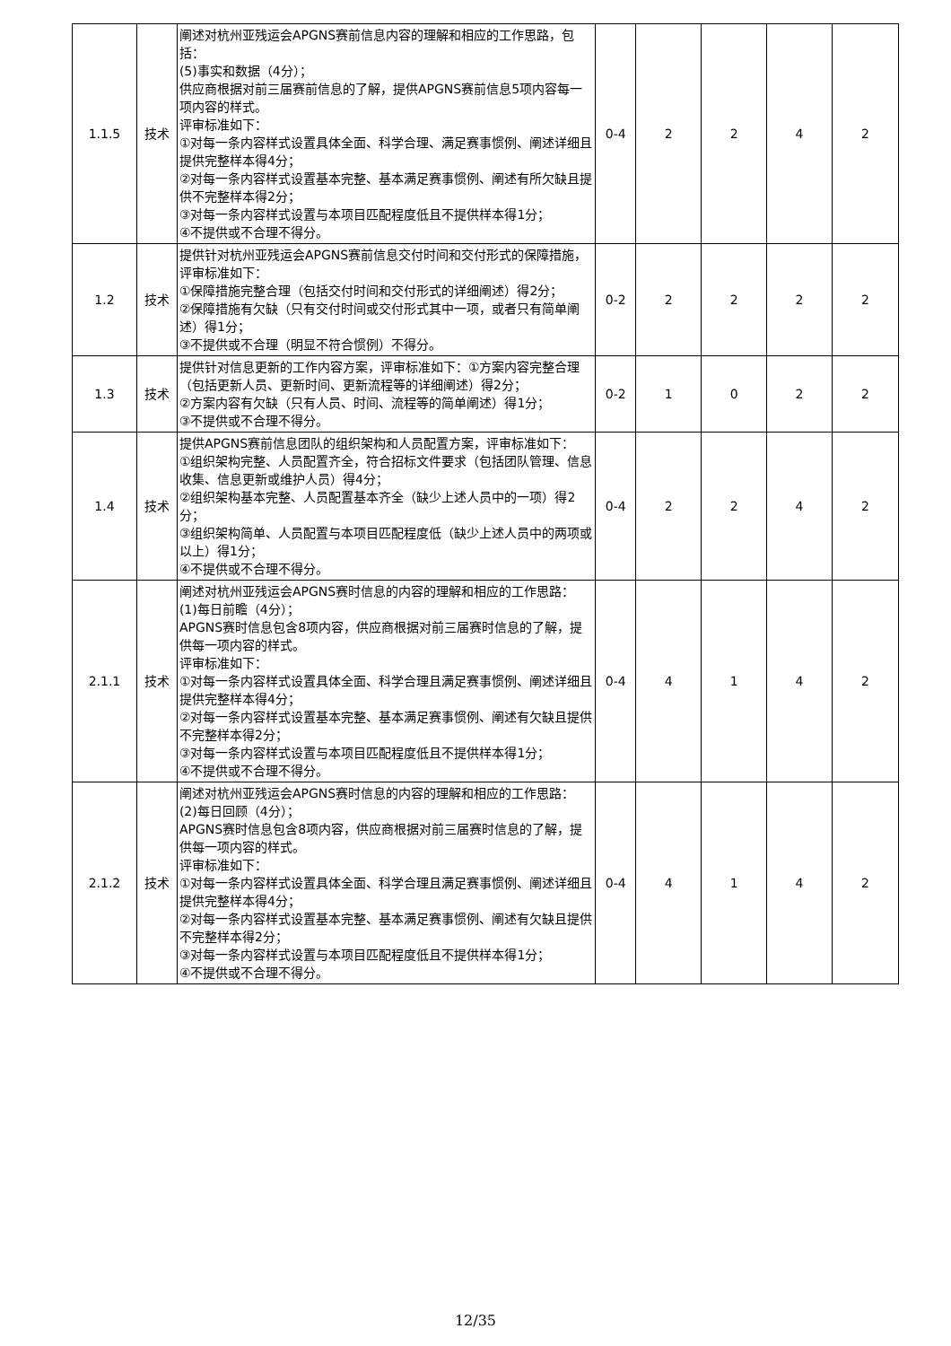| 1.1.5 | 技术 | 阐述对杭州亚残运会APGNS赛前信息内容的理解和相应的工作思路，包括： (5)事实和数据（4分）； 供应商根据对前三届赛前信息的了解，提供APGNS赛前信息5项内容每一项内容的样式。 评审标准如下： ①对每一条内容样式设置具体全面、科学合理、满足赛事惯例、阐述详细且提供完整样本得4分； ②对每一条内容样式设置基本完整、基本满足赛事惯例、阐述有所欠缺且提供不完整样本得2分； ③对每一条内容样式设置与本项目匹配程度低且不提供样本得1分； ④不提供或不合理不得分。 | 0-4 | 2 | 2 | 4 | 2 |
| 1.2 | 技术 | 提供针对杭州亚残运会APGNS赛前信息交付时间和交付形式的保障措施，评审标准如下： ①保障措施完整合理（包括交付时间和交付形式的详细阐述）得2分； ②保障措施有欠缺（只有交付时间或交付形式其中一项，或者只有简单阐述）得1分； ③不提供或不合理（明显不符合惯例）不得分。 | 0-2 | 2 | 2 | 2 | 2 |
| 1.3 | 技术 | 提供针对信息更新的工作内容方案，评审标准如下：①方案内容完整合理（包括更新人员、更新时间、更新流程等的详细阐述）得2分； ②方案内容有欠缺（只有人员、时间、流程等的简单阐述）得1分； ③不提供或不合理不得分。 | 0-2 | 1 | 0 | 2 | 2 |
| 1.4 | 技术 | 提供APGNS赛前信息团队的组织架构和人员配置方案，评审标准如下： ①组织架构完整、人员配置齐全，符合招标文件要求（包括团队管理、信息收集、信息更新或维护人员）得4分； ②组织架构基本完整、人员配置基本齐全（缺少上述人员中的一项）得2分； ③组织架构简单、人员配置与本项目匹配程度低（缺少上述人员中的两项或以上）得1分； ④不提供或不合理不得分。 | 0-4 | 2 | 2 | 4 | 2 |
| 2.1.1 | 技术 | 阐述对杭州亚残运会APGNS赛时信息的内容的理解和相应的工作思路： (1)每日前瞻（4分）； APGNS赛时信息包含8项内容，供应商根据对前三届赛时信息的了解，提供每一项内容的样式。 评审标准如下： ①对每一条内容样式设置具体全面、科学合理且满足赛事惯例、阐述详细且提供完整样本得4分； ②对每一条内容样式设置基本完整、基本满足赛事惯例、阐述有欠缺且提供不完整样本得2分； ③对每一条内容样式设置与本项目匹配程度低且不提供样本得1分； ④不提供或不合理不得分。 | 0-4 | 4 | 1 | 4 | 2 |
| 2.1.2 | 技术 | 阐述对杭州亚残运会APGNS赛时信息的内容的理解和相应的工作思路： (2)每日回顾（4分）； APGNS赛时信息包含8项内容，供应商根据对前三届赛时信息的了解，提供每一项内容的样式。 评审标准如下： ①对每一条内容样式设置具体全面、科学合理且满足赛事惯例、阐述详细且提供完整样本得4分； ②对每一条内容样式设置基本完整、基本满足赛事惯例、阐述有欠缺且提供不完整样本得2分； ③对每一条内容样式设置与本项目匹配程度低且不提供样本得1分； ④不提供或不合理不得分。 | 0-4 | 4 | 1 | 4 | 2 |
12/35